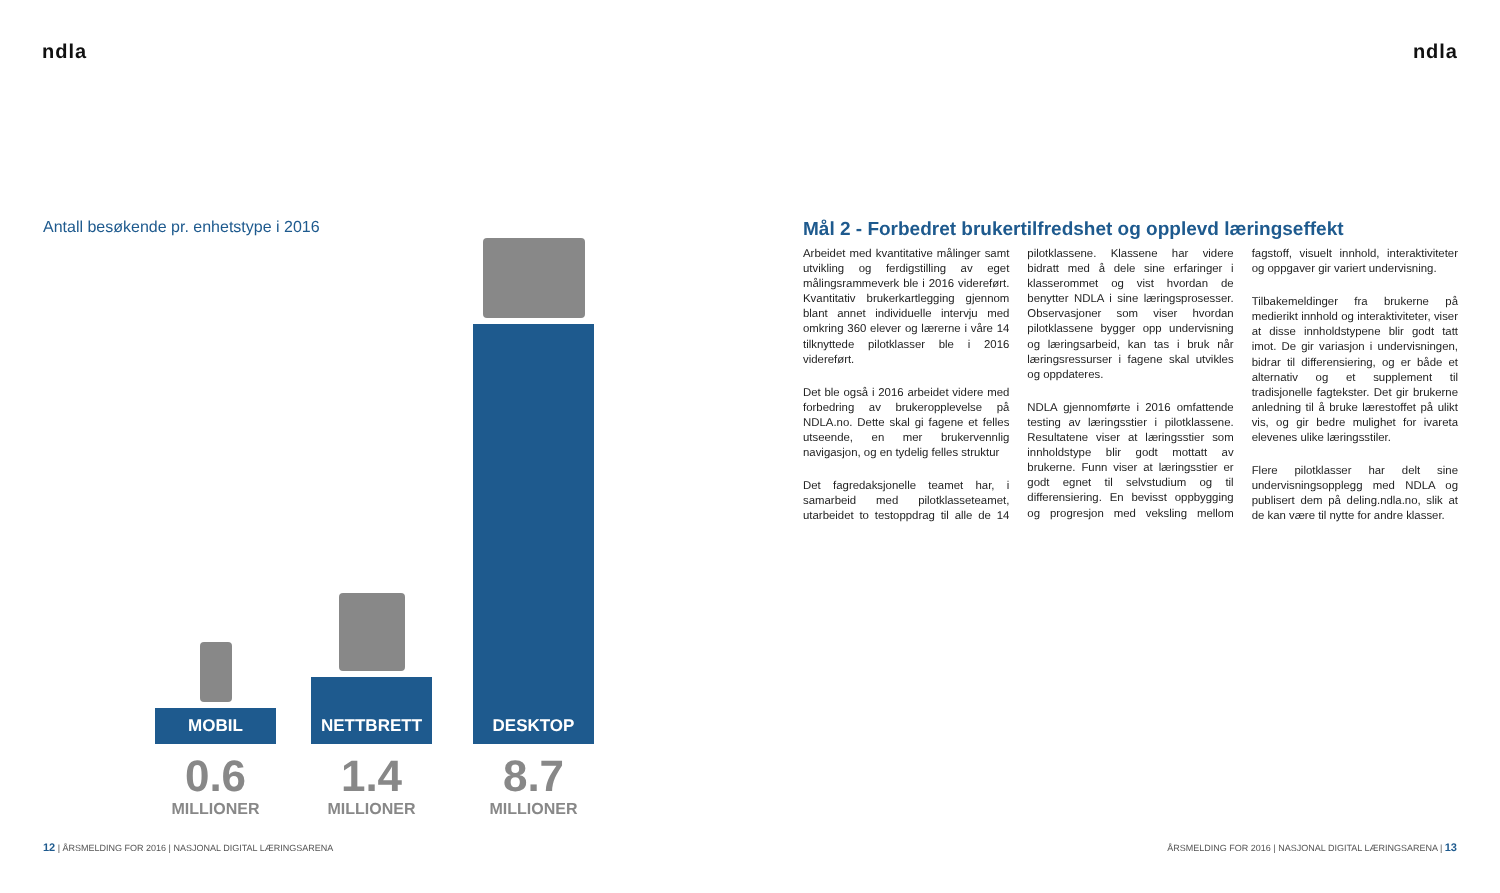ndla ndla
Antall besøkende pr. enhetstype i 2016
MOBIL
0.6
MILLIONER
NETTBRETT
1.4
MILLIONER
DESKTOP
8.7
MILLIONER
Mål 2 - Forbedret brukertilfredshet og opplevd læringseffekt
Arbeidet med kvantitative målinger samt utvikling og ferdigstilling av eget målingsrammeverk ble i 2016 videreført. Kvantitativ brukerkartlegging gjennom blant annet individuelle intervju med omkring 360 elever og lærerne i våre 14 tilknyttede pilotklasser ble i 2016 videreført.
Det ble også i 2016 arbeidet videre med forbedring av brukeropplevelse på NDLA.no. Dette skal gi fagene et felles utseende, en mer brukervennlig navigasjon, og en tydelig felles struktur
Det fagredaksjonelle teamet har, i samarbeid med pilotklasseteamet, utarbeidet to testoppdrag til alle de 14 pilotklassene. Klassene har videre bidratt med å dele sine erfaringer i klasserommet og vist hvordan de benytter NDLA i sine læringsprosesser. Observasjoner som viser hvordan pilotklassene bygger opp undervisning og læringsarbeid, kan tas i bruk når læringsressurser i fagene skal utvikles og oppdateres.
NDLA gjennomførte i 2016 omfattende testing av læringsstier i pilotklassene. Resultatene viser at læringsstier som innholdstype blir godt mottatt av brukerne. Funn viser at læringsstier er godt egnet til selvstudium og til differensiering. En bevisst oppbygging og progresjon med veksling mellom fagstoff, visuelt innhold, interaktiviteter og oppgaver gir variert undervisning.
Tilbakemeldinger fra brukerne på medierikt innhold og interaktiviteter, viser at disse innholdstypene blir godt tatt imot. De gir variasjon i undervisningen, bidrar til differensiering, og er både et alternativ og et supplement til tradisjonelle fagtekster. Det gir brukerne anledning til å bruke lærestoffet på ulikt vis, og gir bedre mulighet for ivareta elevenes ulike læringsstiler.
Flere pilotklasser har delt sine undervisningsopplegg med NDLA og publisert dem på deling.ndla.no, slik at de kan være til nytte for andre klasser.
12 | ÅRSMELDING FOR 2016 | NASJONAL DIGITAL LÆRINGSARENA
ÅRSMELDING FOR 2016 | NASJONAL DIGITAL LÆRINGSARENA | 13